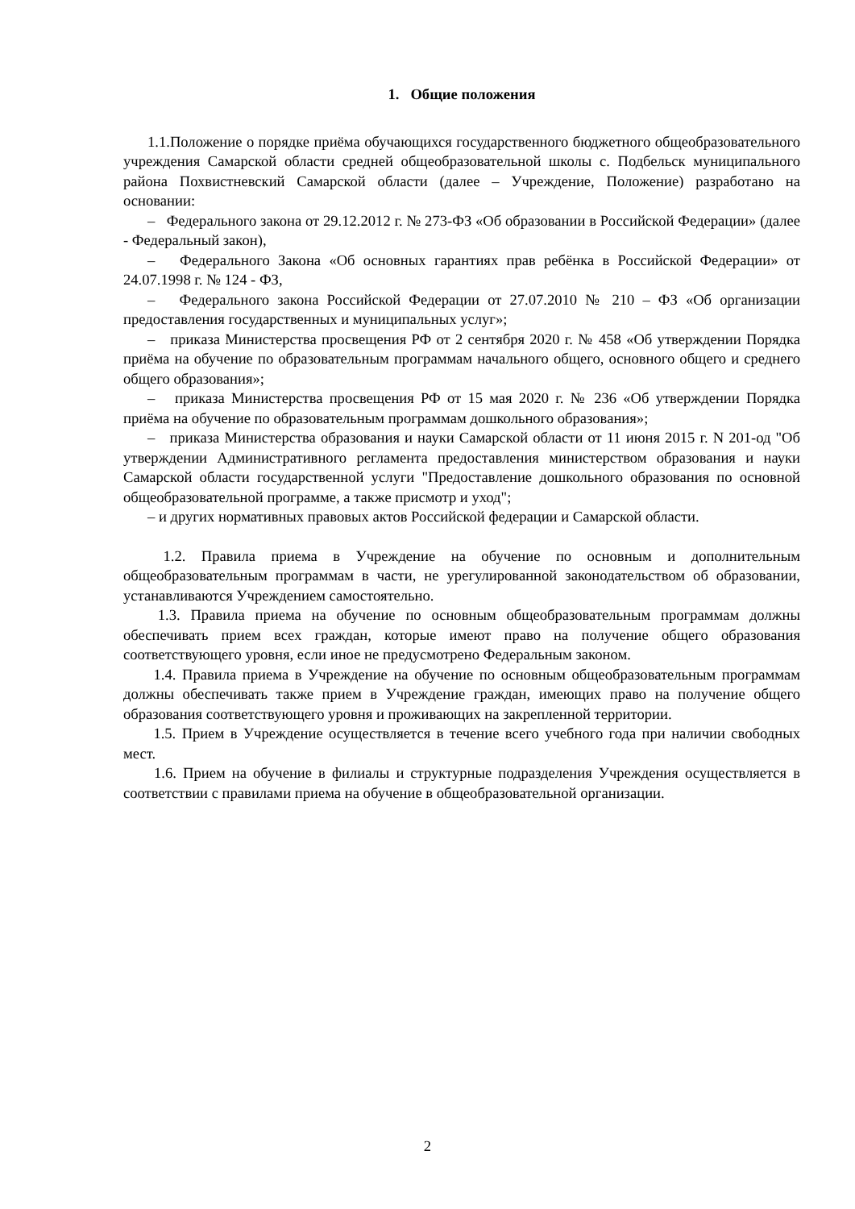1. Общие положения
1.1.Положение о порядке приёма обучающихся государственного бюджетного общеобразовательного учреждения Самарской области средней общеобразовательной школы с. Подбельск муниципального района Похвистневский Самарской области (далее – Учреждение, Положение) разработано на основании:
– Федерального закона от 29.12.2012 г. № 273-ФЗ «Об образовании в Российской Федерации» (далее - Федеральный закон),
– Федерального Закона «Об основных гарантиях прав ребёнка в Российской Федерации» от 24.07.1998 г. № 124 - ФЗ,
– Федерального закона Российской Федерации от 27.07.2010 № 210 – ФЗ «Об организации предоставления государственных и муниципальных услуг»;
– приказа Министерства просвещения РФ от 2 сентября 2020 г. № 458 «Об утверждении Порядка приёма на обучение по образовательным программам начального общего, основного общего и среднего общего образования»;
– приказа Министерства просвещения РФ от 15 мая 2020 г. № 236 «Об утверждении Порядка приёма на обучение по образовательным программам дошкольного образования»;
– приказа Министерства образования и науки Самарской области от 11 июня 2015 г. N 201-од "Об утверждении Административного регламента предоставления министерством образования и науки Самарской области государственной услуги "Предоставление дошкольного образования по основной общеобразовательной программе, а также присмотр и уход";
– и других нормативных правовых актов Российской федерации и Самарской области.
1.2. Правила приема в Учреждение на обучение по основным и дополнительным общеобразовательным программам в части, не урегулированной законодательством об образовании, устанавливаются Учреждением самостоятельно.
1.3. Правила приема на обучение по основным общеобразовательным программам должны обеспечивать прием всех граждан, которые имеют право на получение общего образования соответствующего уровня, если иное не предусмотрено Федеральным законом.
1.4. Правила приема в Учреждение на обучение по основным общеобразовательным программам должны обеспечивать также прием в Учреждение граждан, имеющих право на получение общего образования соответствующего уровня и проживающих на закрепленной территории.
1.5. Прием в Учреждение осуществляется в течение всего учебного года при наличии свободных мест.
1.6. Прием на обучение в филиалы и структурные подразделения Учреждения осуществляется в соответствии с правилами приема на обучение в общеобразовательной организации.
2